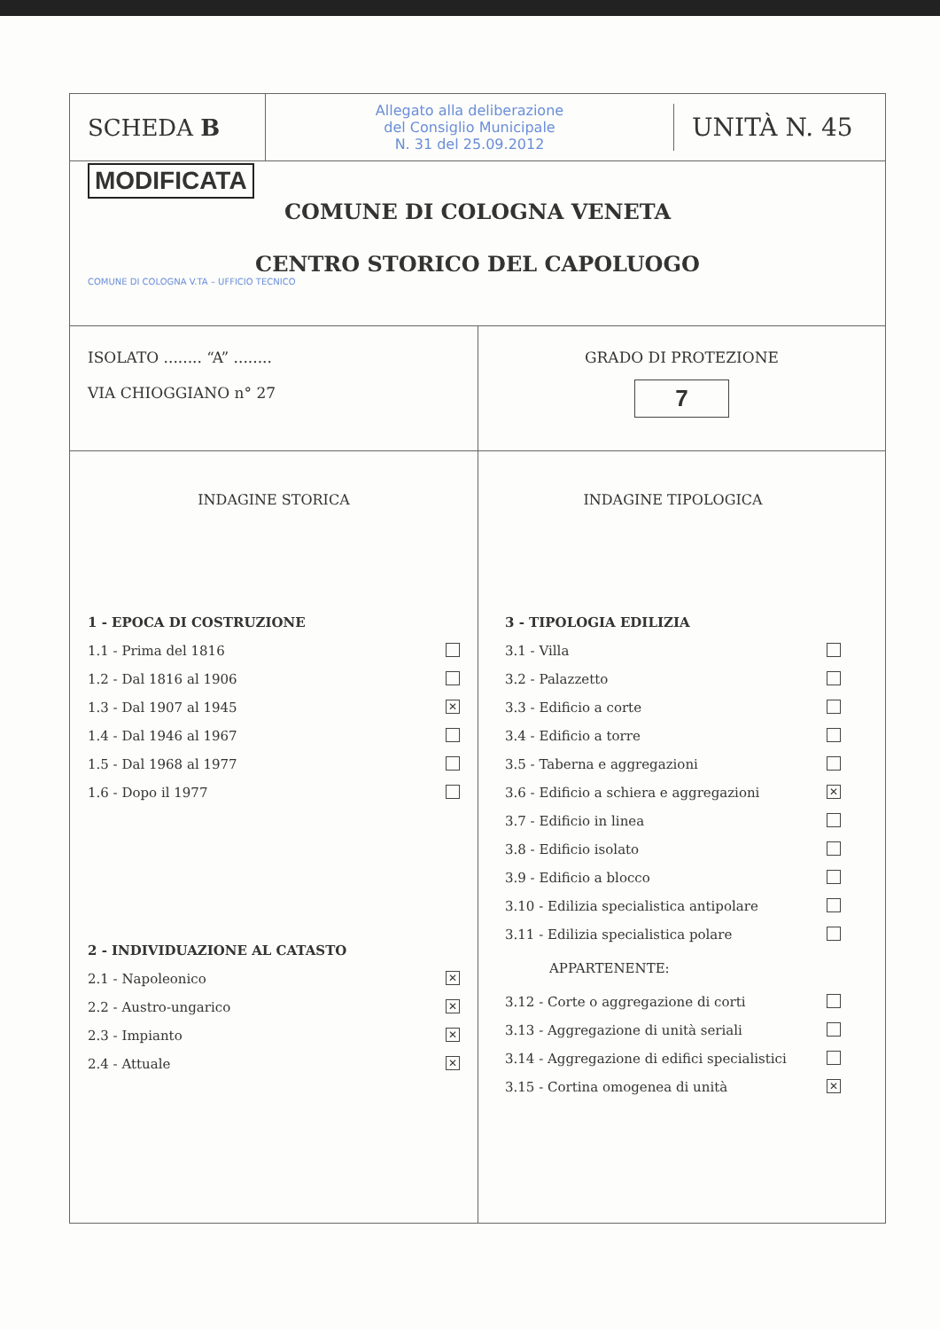SCHEDA B
Allegato alla deliberazione
del Consiglio Municipale
N. 31 del 25.09.2012
UNITÀ N. 45
MODIFICATA
COMUNE DI COLOGNA VENETA
CENTRO STORICO DEL CAPOLUOGO
COMUNE DI COLOGNA V.TA – UFFICIO TECNICO
ISOLATO ........ “A” ........
VIA CHIOGGIANO n° 27
GRADO DI PROTEZIONE
7
INDAGINE STORICA
1 - EPOCA DI COSTRUZIONE
1.1 - Prima del 1816
1.2 - Dal 1816 al 1906
1.3 - Dal 1907 al 1945 ✕
1.4 - Dal 1946 al 1967
1.5 - Dal 1968 al 1977
1.6 - Dopo il 1977
2 - INDIVIDUAZIONE AL CATASTO
2.1 - Napoleonico ✕
2.2 - Austro-ungarico ✕
2.3 - Impianto ✕
2.4 - Attuale ✕
INDAGINE TIPOLOGICA
3 - TIPOLOGIA EDILIZIA
3.1 - Villa
3.2 - Palazzetto
3.3 - Edificio a corte
3.4 - Edificio a torre
3.5 - Taberna e aggregazioni
3.6 - Edificio a schiera e aggregazioni ✕
3.7 - Edificio in linea
3.8 - Edificio isolato
3.9 - Edificio a blocco
3.10 - Edilizia specialistica antipolare
3.11 - Edilizia specialistica polare
APPARTENENTE:
3.12 - Corte o aggregazione di corti
3.13 - Aggregazione di unità seriali
3.14 - Aggregazione di edifici specialistici
3.15 - Cortina omogenea di unità ✕